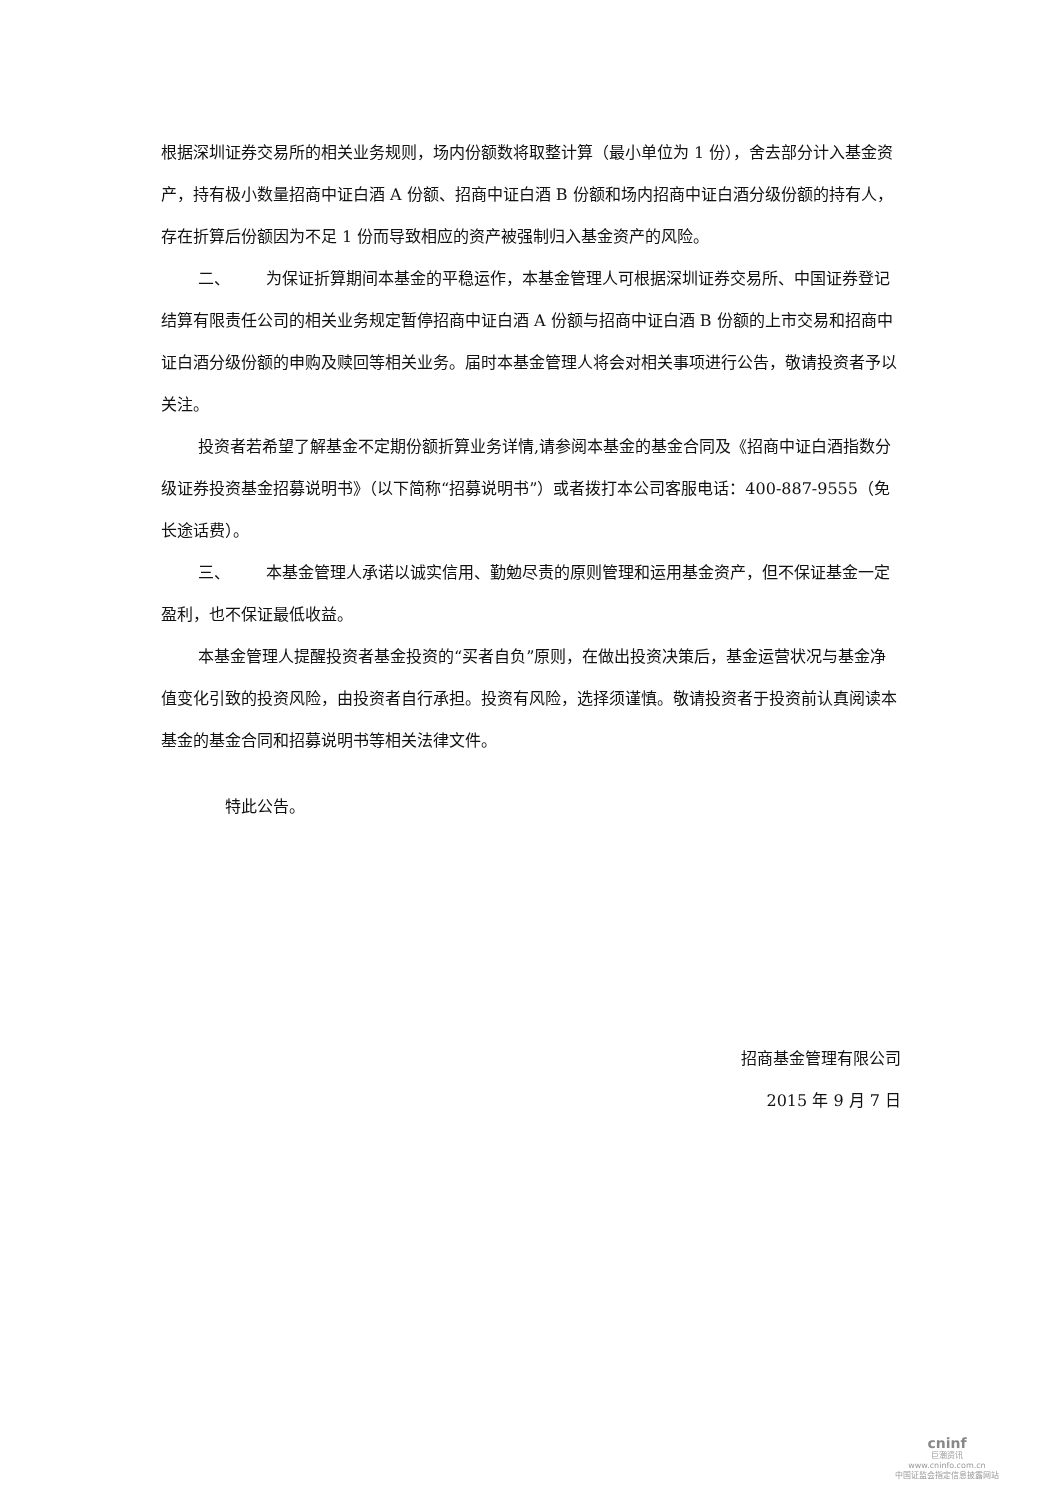根据深圳证券交易所的相关业务规则，场内份额数将取整计算（最小单位为 1 份），舍去部分计入基金资产，持有极小数量招商中证白酒 A 份额、招商中证白酒 B 份额和场内招商中证白酒分级份额的持有人，存在折算后份额因为不足 1 份而导致相应的资产被强制归入基金资产的风险。
二、 为保证折算期间本基金的平稳运作，本基金管理人可根据深圳证券交易所、中国证券登记结算有限责任公司的相关业务规定暂停招商中证白酒 A 份额与招商中证白酒 B 份额的上市交易和招商中证白酒分级份额的申购及赎回等相关业务。届时本基金管理人将会对相关事项进行公告，敬请投资者予以关注。
投资者若希望了解基金不定期份额折算业务详情,请参阅本基金的基金合同及《招商中证白酒指数分级证券投资基金招募说明书》（以下简称“招募说明书”）或者拨打本公司客服电话：400-887-9555（免长途话费）。
三、 本基金管理人承诺以诚实信用、勤勉尽责的原则管理和运用基金资产，但不保证基金一定盈利，也不保证最低收益。
本基金管理人提醒投资者基金投资的“买者自负”原则，在做出投资决策后，基金运营状况与基金净值变化引致的投资风险，由投资者自行承担。投资有风险，选择须谨慎。敬请投资者于投资前认真阅读本基金的基金合同和招募说明书等相关法律文件。
特此公告。
招商基金管理有限公司
2015 年 9 月 7 日
cninf
巨潮资讯
www.cninfo.com.cn
中国证监会指定信息披露网站